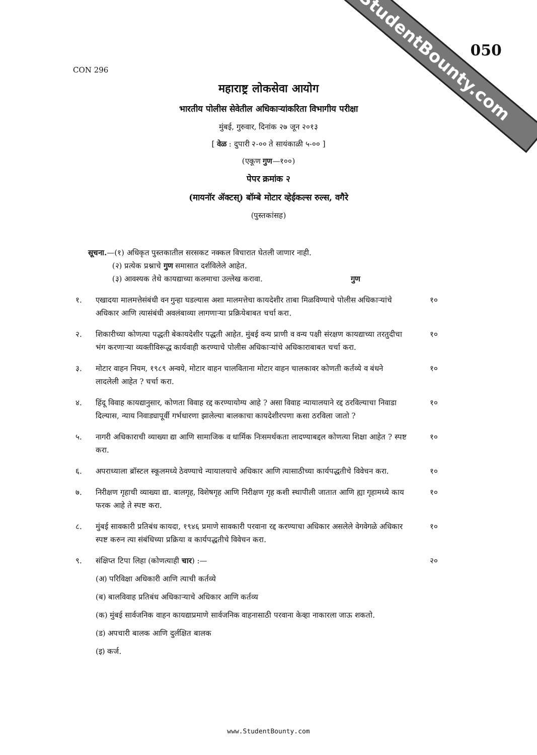StudentBounty.com 050
CON 296
महाराष्ट्र लोकसेवा आयोग
भारतीय पोलीस सेवेतील अधिकाऱ्यांकरिता विभागीय परीक्षा
मुंबई, गुरुवार, दिनांक २७ जून २०१३
[ वेळ : दुपारी २-०० ते सायंकाळी ५-०० ]
(एकूण गुण—१००)
पेपर क्रमांक २
(मायनॉर ॲक्टस्) बॉम्बे मोटार व्हेईकल्स रुल्स, वगैरे
(पुस्तकांसह)
सूचना.—(१) अधिकृत पुस्तकातील सरसकट नक्कल विचारात घेतली जाणार नाही.
(२) प्रत्येक प्रश्नाचे गुण समासात दर्शविलेले आहेत.
(३) आवश्यक तेथे कायद्याच्या कलमाचा उल्लेख करावा. गुण
१. एखादया मालमत्तेसंबंधी वन गुन्हा घडल्यास अशा मालमत्तेचा कायदेशीर ताबा मिळविण्याचे पोलीस अधिकाऱ्यांचे अधिकार आणि त्यासंबंधी अवलंबाव्या लागणाऱ्या प्रक्रियेबाबत चर्चा करा.
१०
२. शिकारीच्या कोणत्या पद्धती बेकायदेशीर पद्धती आहेत. मुंबई वन्य प्राणी व वन्य पक्षी संरक्षण कायद्याच्या तरतुदीचा भंग करणाऱ्या व्यक्तीविरूद्ध कार्यवाही करण्याचे पोलीस अधिकाऱ्यांचे अधिकाराबाबत चर्चा करा.
१०
३. मोटार वाहन नियम, १९८९ अन्वये, मोटार वाहन चालविताना मोटार वाहन चालकावर कोणती कर्तव्ये व बंधने लादलेली आहेत ? चर्चा करा.
१०
४. हिंदू विवाह कायद्यानुसार, कोणता विवाह रद्द करण्यायोग्य आहे ? असा विवाह न्यायालयाने रद्द ठरविल्याचा निवाडा दिल्यास, न्याय निवाड्यापूर्वी गर्भधारणा झालेल्या बालकाचा कायदेशीरपणा कसा ठरविला जातो ?
१०
५. नागरी अधिकाराची व्याख्या द्या आणि सामाजिक व धार्मिक निःसमर्थकता लादण्याबद्दल कोणत्या शिक्षा आहेत ? स्पष्ट करा.
१०
६. अपराध्याला ब्रॉस्टल स्कूलमध्ये ठेवण्याचे न्यायालयाचे अधिकार आणि त्यासाठीच्या कार्यपद्धतीचे विवेचन करा.
१०
७. निरीक्षण गृहाची व्याख्या द्या. बालगृह, विशेषगृह आणि निरीक्षण गृह कशी स्थापीली जातात आणि ह्या गृहामध्ये काय फरक आहे ते स्पष्ट करा.
१०
८. मुंबई सावकारी प्रतिबंध कायदा, १९४६ प्रमाणे सावकारी परवाना रद्द करण्याचा अधिकार असलेले वेगवेगळे अधिकार स्पष्ट करुन त्या संबंधिच्या प्रक्रिया व कार्यपद्धतीचे विवेचन करा.
१०
९. संक्षिप्त टिपा लिहा (कोणत्याही चार) :— २०
(अ) परिविक्षा अधिकारी आणि त्याची कर्तव्ये
(ब) बालविवाह प्रतिबंध अधिकाऱ्याचे अधिकार आणि कर्तव्य
(क) मुंबई सार्वजनिक वाहन कायद्याप्रमाणे सार्वजनिक वाहनासाठी परवाना केव्हा नाकारला जाऊ शकतो.
(ड) अपचारी बालक आणि दुर्लक्षित बालक
(इ) कर्ज.
www.StudentBounty.com